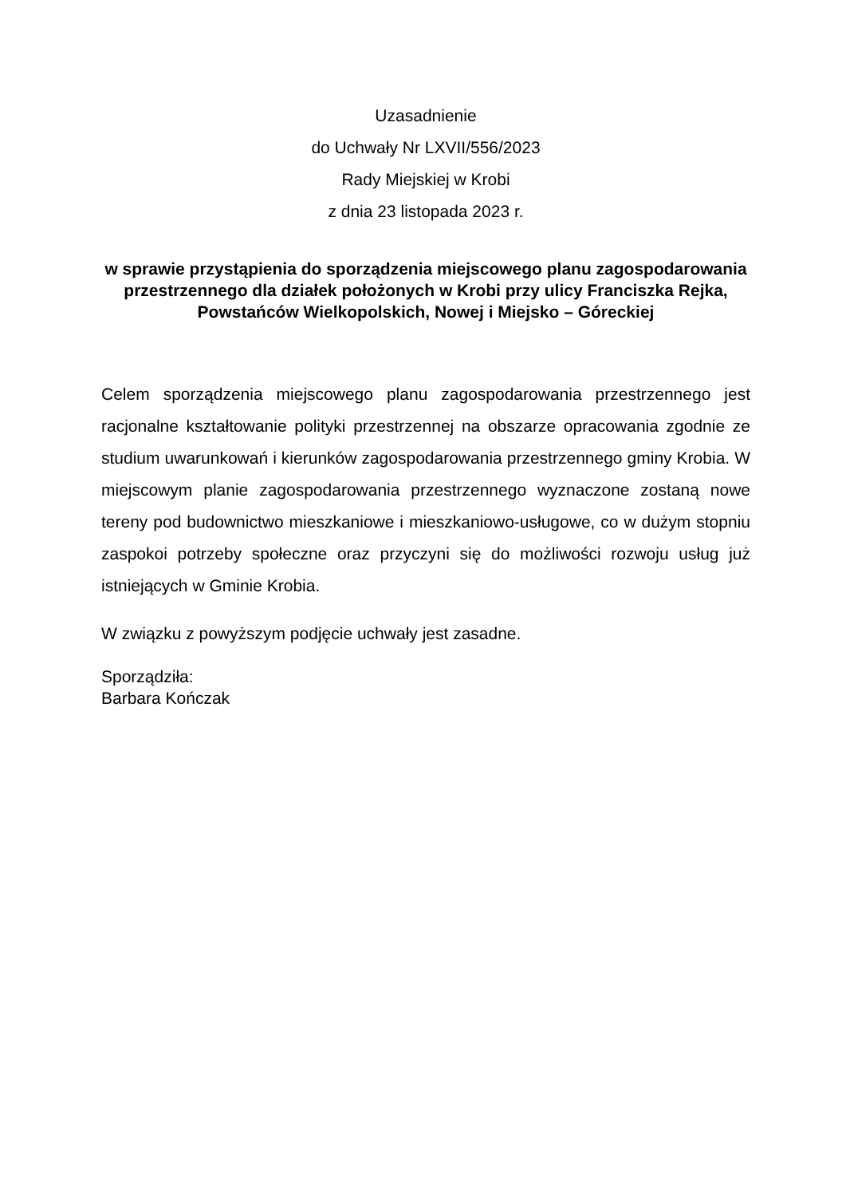Uzasadnienie
do Uchwały Nr LXVII/556/2023
Rady Miejskiej w Krobi
z dnia 23 listopada 2023 r.
w sprawie przystąpienia do sporządzenia miejscowego planu zagospodarowania przestrzennego dla działek położonych w Krobi przy ulicy Franciszka Rejka, Powstańców Wielkopolskich, Nowej i Miejsko – Góreckiej
Celem sporządzenia miejscowego planu zagospodarowania przestrzennego jest racjonalne kształtowanie polityki przestrzennej na obszarze opracowania zgodnie ze studium uwarunkowań i kierunków zagospodarowania przestrzennego gminy Krobia. W miejscowym planie zagospodarowania przestrzennego wyznaczone zostaną nowe tereny pod budownictwo mieszkaniowe i mieszkaniowo-usługowe, co w dużym stopniu zaspokoi potrzeby społeczne oraz przyczyni się do możliwości rozwoju usług już istniejących w Gminie Krobia.
W związku z powyższym podjęcie uchwały jest zasadne.
Sporządziła:
Barbara Kończak